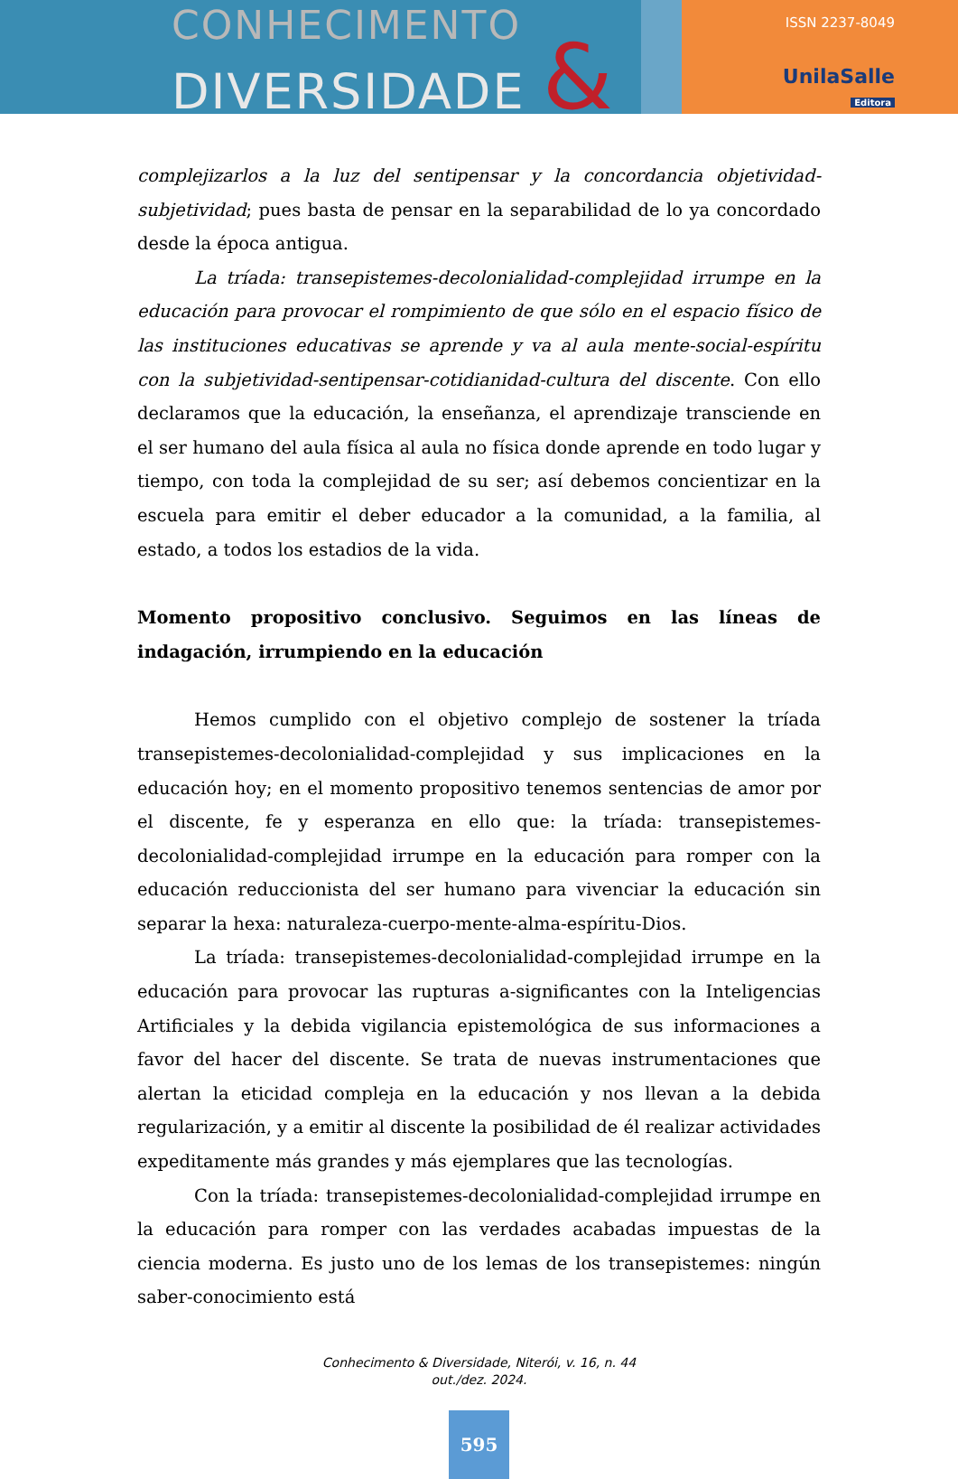CONHECIMENTO
DIVERSIDADE &
ISSN 2237-8049
UnilaSalle
Editora
complejizarlos a la luz del sentipensar y la concordancia objetividad-subjetividad; pues basta de pensar en la separabilidad de lo ya concordado desde la época antigua.
La tríada: transepistemes-decolonialidad-complejidad irrumpe en la educación para provocar el rompimiento de que sólo en el espacio físico de las instituciones educativas se aprende y va al aula mente-social-espíritu con la subjetividad-sentipensar-cotidianidad-cultura del discente. Con ello declaramos que la educación, la enseñanza, el aprendizaje transciende en el ser humano del aula física al aula no física donde aprende en todo lugar y tiempo, con toda la complejidad de su ser; así debemos concientizar en la escuela para emitir el deber educador a la comunidad, a la familia, al estado, a todos los estadios de la vida.
Momento propositivo conclusivo. Seguimos en las líneas de indagación, irrumpiendo en la educación
Hemos cumplido con el objetivo complejo de sostener la tríada transepistemes-decolonialidad-complejidad y sus implicaciones en la educación hoy; en el momento propositivo tenemos sentencias de amor por el discente, fe y esperanza en ello que: la tríada: transepistemes-decolonialidad-complejidad irrumpe en la educación para romper con la educación reduccionista del ser humano para vivenciar la educación sin separar la hexa: naturaleza-cuerpo-mente-alma-espíritu-Dios.
La tríada: transepistemes-decolonialidad-complejidad irrumpe en la educación para provocar las rupturas a-significantes con la Inteligencias Artificiales y la debida vigilancia epistemológica de sus informaciones a favor del hacer del discente. Se trata de nuevas instrumentaciones que alertan la eticidad compleja en la educación y nos llevan a la debida regularización, y a emitir al discente la posibilidad de él realizar actividades expeditamente más grandes y más ejemplares que las tecnologías.
Con la tríada: transepistemes-decolonialidad-complejidad irrumpe en la educación para romper con las verdades acabadas impuestas de la ciencia moderna. Es justo uno de los lemas de los transepistemes: ningún saber-conocimiento está
Conhecimento & Diversidade, Niterói, v. 16, n. 44
out./dez. 2024.
595